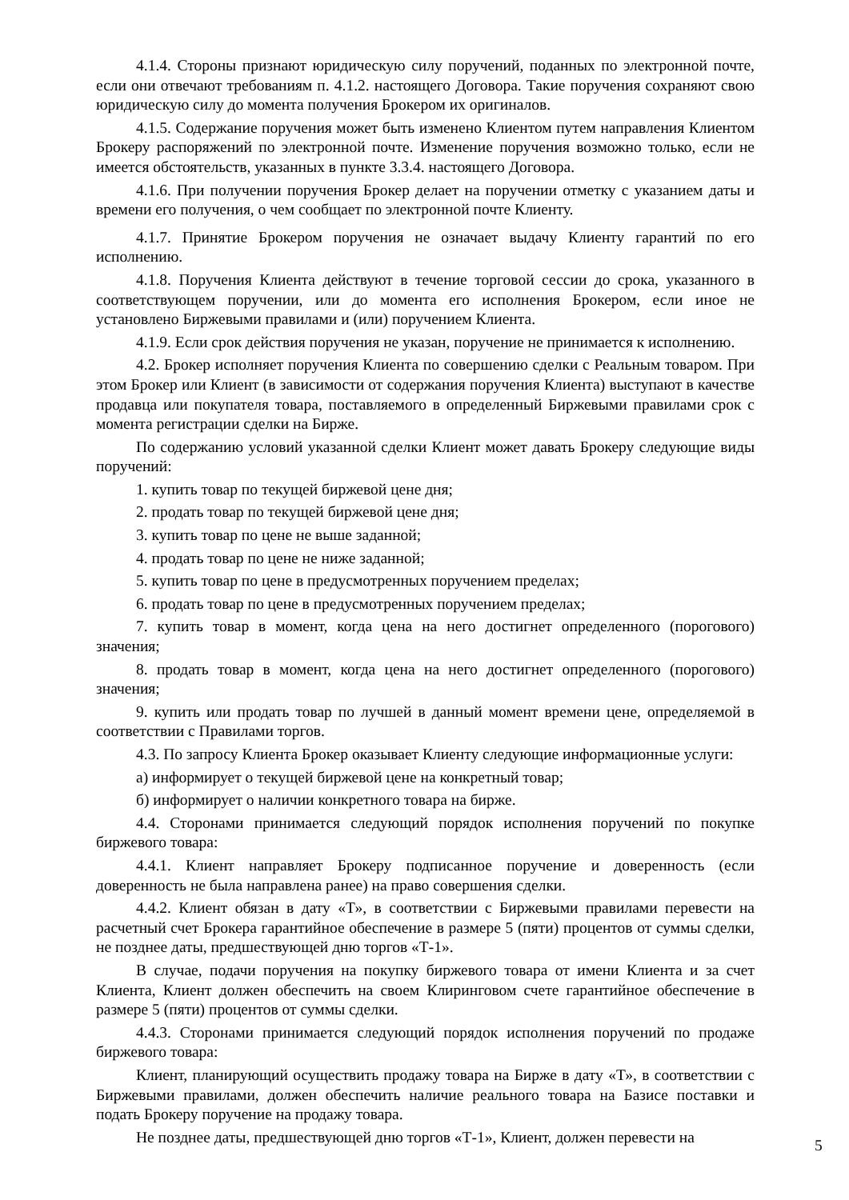4.1.4. Стороны признают юридическую силу поручений, поданных по электронной почте, если они отвечают требованиям п. 4.1.2. настоящего Договора. Такие поручения сохраняют свою юридическую силу до момента получения Брокером их оригиналов.
4.1.5. Содержание поручения может быть изменено Клиентом путем направления Клиентом Брокеру распоряжений по электронной почте. Изменение поручения возможно только, если не имеется обстоятельств, указанных в пункте 3.3.4. настоящего Договора.
4.1.6. При получении поручения Брокер делает на поручении отметку с указанием даты и времени его получения, о чем сообщает по электронной почте Клиенту.
4.1.7. Принятие Брокером поручения не означает выдачу Клиенту гарантий по его исполнению.
4.1.8. Поручения Клиента действуют в течение торговой сессии до срока, указанного в соответствующем поручении, или до момента его исполнения Брокером, если иное не установлено Биржевыми правилами и (или) поручением Клиента.
4.1.9. Если срок действия поручения не указан, поручение не принимается к исполнению.
4.2. Брокер исполняет поручения Клиента по совершению сделки с Реальным товаром. При этом Брокер или Клиент (в зависимости от содержания поручения Клиента) выступают в качестве продавца или покупателя товара, поставляемого в определенный Биржевыми правилами срок с момента регистрации сделки на Бирже.
По содержанию условий указанной сделки Клиент может давать Брокеру следующие виды поручений:
1. купить товар по текущей биржевой цене дня;
2. продать товар по текущей биржевой цене дня;
3. купить товар по цене не выше заданной;
4. продать товар по цене не ниже заданной;
5. купить товар по цене в предусмотренных поручением пределах;
6. продать товар по цене в предусмотренных поручением пределах;
7. купить товар в момент, когда цена на него достигнет определенного (порогового) значения;
8. продать товар в момент, когда цена на него достигнет определенного (порогового) значения;
9. купить или продать товар по лучшей в данный момент времени цене, определяемой в соответствии с Правилами торгов.
4.3. По запросу Клиента Брокер оказывает Клиенту следующие информационные услуги:
а) информирует о текущей биржевой цене на конкретный товар;
б) информирует о наличии конкретного товара на бирже.
4.4. Сторонами принимается следующий порядок исполнения поручений по покупке биржевого товара:
4.4.1. Клиент направляет Брокеру подписанное поручение и доверенность (если доверенность не была направлена ранее) на право совершения сделки.
4.4.2. Клиент обязан в дату «Т», в соответствии с Биржевыми правилами перевести на расчетный счет Брокера гарантийное обеспечение в размере 5 (пяти) процентов от суммы сделки, не позднее даты, предшествующей дню торгов «Т-1».
В случае, подачи поручения на покупку биржевого товара от имени Клиента и за счет Клиента, Клиент должен обеспечить на своем Клиринговом счете гарантийное обеспечение в размере 5 (пяти) процентов от суммы сделки.
4.4.3. Сторонами принимается следующий порядок исполнения поручений по продаже биржевого товара:
Клиент, планирующий осуществить продажу товара на Бирже в дату «Т», в соответствии с Биржевыми правилами, должен обеспечить наличие реального товара на Базисе поставки и подать Брокеру поручение на продажу товара.
Не позднее даты, предшествующей дню торгов «Т-1», Клиент, должен перевести на
5